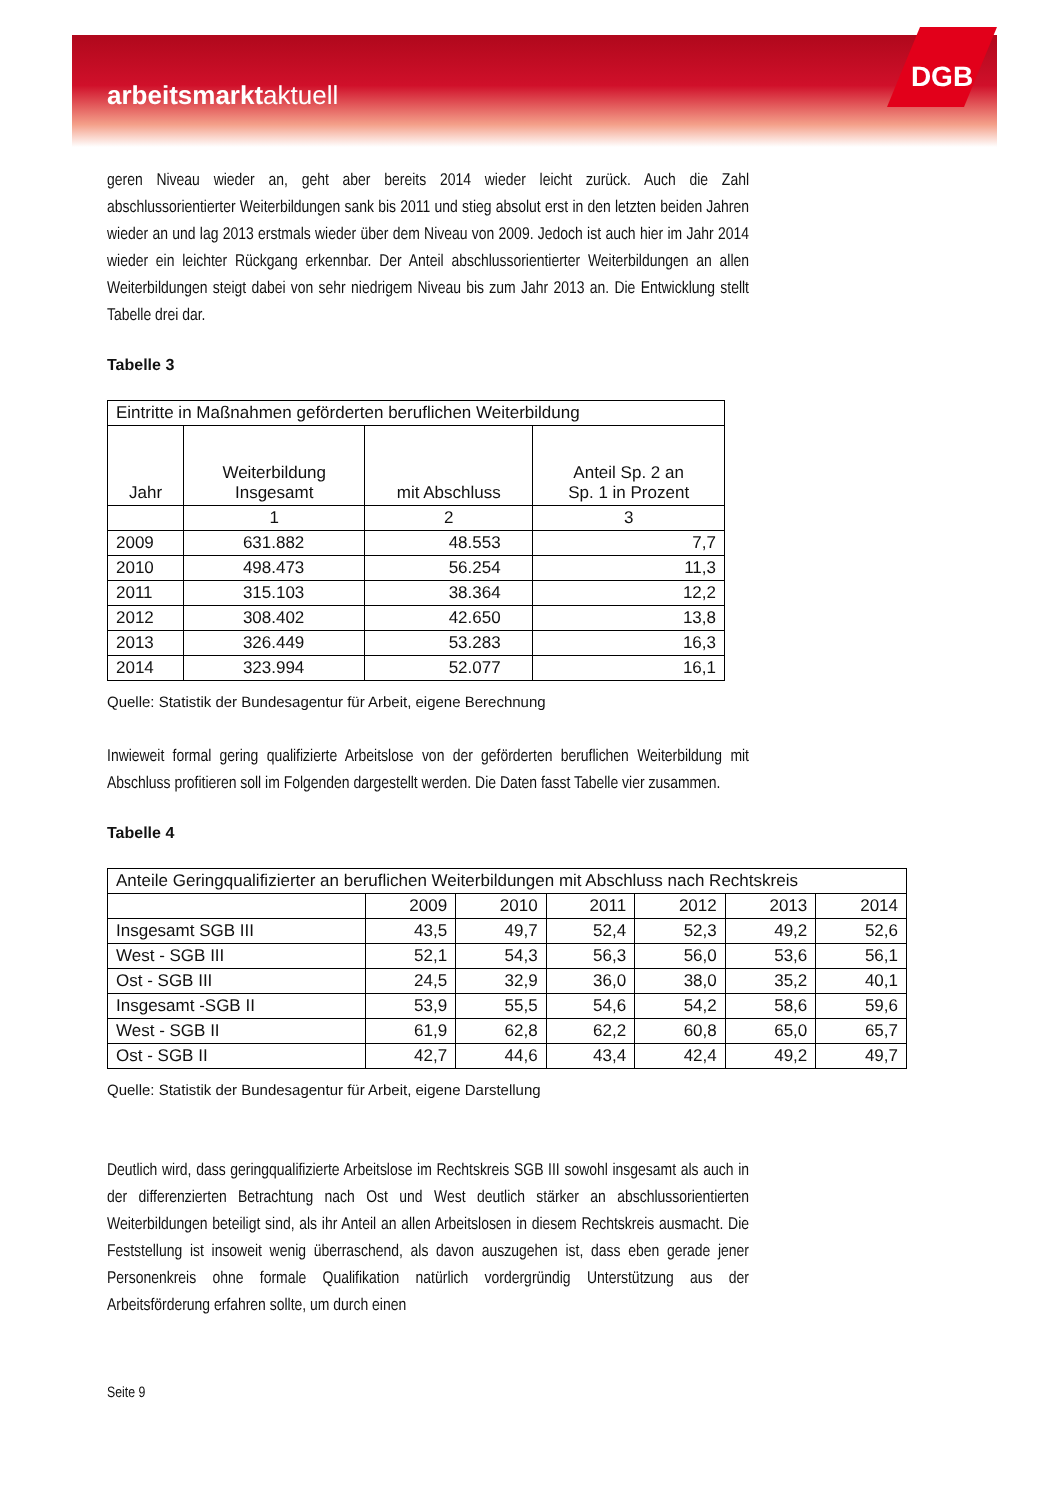arbeitsmarktaktuell
DGB
geren Niveau wieder an, geht aber bereits 2014 wieder leicht zurück. Auch die Zahl abschlussorientierter Weiterbildungen sank bis 2011 und stieg absolut erst in den letzten beiden Jahren wieder an und lag 2013 erstmals wieder über dem Niveau von 2009. Jedoch ist auch hier im Jahr 2014 wieder ein leichter Rückgang erkennbar. Der Anteil abschlussorientierter Weiterbildungen an allen Weiterbildungen steigt dabei von sehr niedrigem Niveau bis zum Jahr 2013 an. Die Entwicklung stellt Tabelle drei dar.
Tabelle 3
| Eintritte in Maßnahmen geförderten beruflichen Weiterbildung | | | |
| --- | --- | --- | --- |
| Jahr | Weiterbildung Insgesamt | mit Abschluss | Anteil Sp. 2 an Sp. 1 in Prozent |
| | 1 | 2 | 3 |
| 2009 | 631.882 | 48.553 | 7,7 |
| 2010 | 498.473 | 56.254 | 11,3 |
| 2011 | 315.103 | 38.364 | 12,2 |
| 2012 | 308.402 | 42.650 | 13,8 |
| 2013 | 326.449 | 53.283 | 16,3 |
| 2014 | 323.994 | 52.077 | 16,1 |
Quelle: Statistik der Bundesagentur für Arbeit, eigene Berechnung
Inwieweit formal gering qualifizierte Arbeitslose von der geförderten beruflichen Weiterbildung mit Abschluss profitieren soll im Folgenden dargestellt werden. Die Daten fasst Tabelle vier zusammen.
Tabelle 4
| Anteile Geringqualifizierter an beruflichen Weiterbildungen mit Abschluss nach Rechtskreis | | | | | | |
| --- | --- | --- | --- | --- | --- | --- |
| | 2009 | 2010 | 2011 | 2012 | 2013 | 2014 |
| Insgesamt SGB III | 43,5 | 49,7 | 52,4 | 52,3 | 49,2 | 52,6 |
| West - SGB III | 52,1 | 54,3 | 56,3 | 56,0 | 53,6 | 56,1 |
| Ost - SGB III | 24,5 | 32,9 | 36,0 | 38,0 | 35,2 | 40,1 |
| Insgesamt -SGB II | 53,9 | 55,5 | 54,6 | 54,2 | 58,6 | 59,6 |
| West - SGB II | 61,9 | 62,8 | 62,2 | 60,8 | 65,0 | 65,7 |
| Ost - SGB II | 42,7 | 44,6 | 43,4 | 42,4 | 49,2 | 49,7 |
Quelle: Statistik der Bundesagentur für Arbeit, eigene Darstellung
Deutlich wird, dass geringqualifizierte Arbeitslose im Rechtskreis SGB III sowohl insgesamt als auch in der differenzierten Betrachtung nach Ost und West deutlich stärker an abschlussorientierten Weiterbildungen beteiligt sind, als ihr Anteil an allen Arbeitslosen in diesem Rechtskreis ausmacht. Die Feststellung ist insoweit wenig überraschend, als davon auszugehen ist, dass eben gerade jener Personenkreis ohne formale Qualifikation natürlich vordergründig Unterstützung aus der Arbeitsförderung erfahren sollte, um durch einen
Seite 9